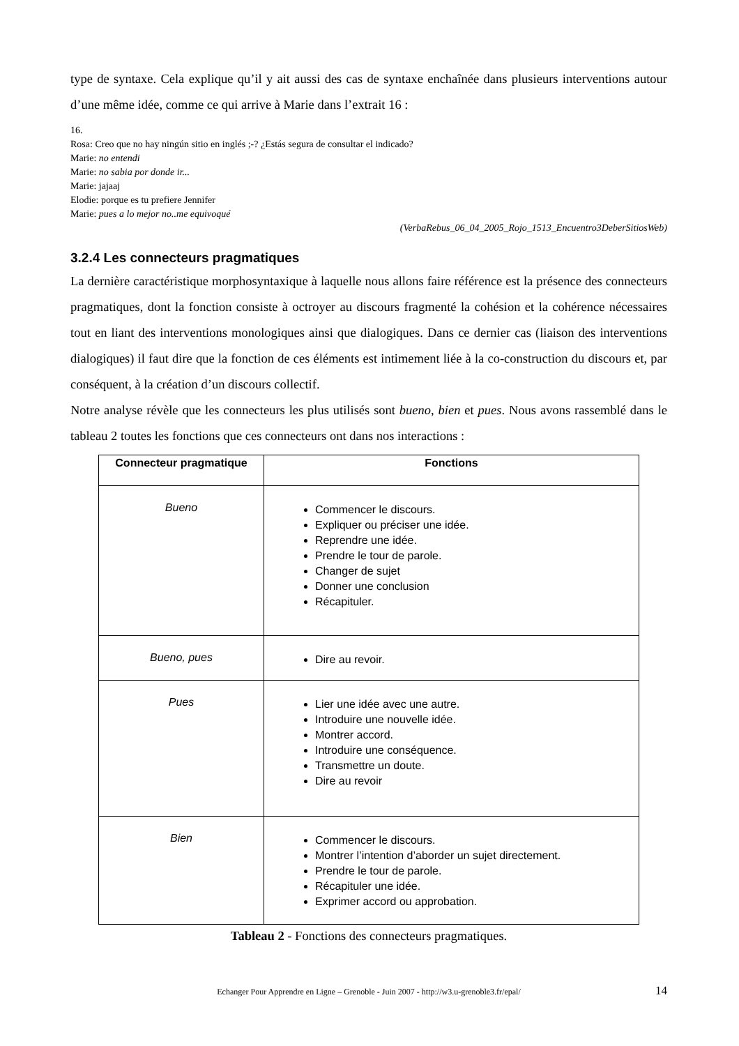type de syntaxe. Cela explique qu’il y ait aussi des cas de syntaxe enchaînée dans plusieurs interventions autour d’une même idée, comme ce qui arrive à Marie dans l’extrait 16 :
16.
Rosa: Creo que no hay ningún sitio en inglés ;-? ¿Estás segura de consultar el indicado?
Marie: no entendi
Marie: no sabia por donde ir...
Marie: jajaaj
Elodie: porque es tu prefiere Jennifer
Marie: pues a lo mejor no..me equivoqué
(VerbaRebus_06_04_2005_Rojo_1513_Encuentro3DeberSitiosWeb)
3.2.4 Les connecteurs pragmatiques
La dernière caractéristique morphosyntaxique à laquelle nous allons faire référence est la présence des connecteurs pragmatiques, dont la fonction consiste à octroyer au discours fragmenté la cohésion et la cohérence nécessaires tout en liant des interventions monologiques ainsi que dialogiques. Dans ce dernier cas (liaison des interventions dialogiques) il faut dire que la fonction de ces éléments est intimement liée à la co-construction du discours et, par conséquent, à la création d’un discours collectif.
Notre analyse révèle que les connecteurs les plus utilisés sont bueno, bien et pues. Nous avons rassemblé dans le tableau 2 toutes les fonctions que ces connecteurs ont dans nos interactions :
| Connecteur pragmatique | Fonctions |
| --- | --- |
| Bueno | Commencer le discours. Expliquer ou préciser une idée. Reprendre une idée. Prendre le tour de parole. Changer de sujet Donner une conclusion Récapituler. |
| Bueno, pues | Dire au revoir. |
| Pues | Lier une idée avec une autre. Introduire une nouvelle idée. Montrer accord. Introduire une conséquence. Transmettre un doute. Dire au revoir |
| Bien | Commencer le discours. Montrer l’intention d’aborder un sujet directement. Prendre le tour de parole. Récapituler une idée. Exprimer accord ou approbation. |
Tableau 2 - Fonctions des connecteurs pragmatiques.
Echanger Pour Apprendre en Ligne – Grenoble - Juin 2007 - http://w3.u-grenoble3.fr/epal/ 14